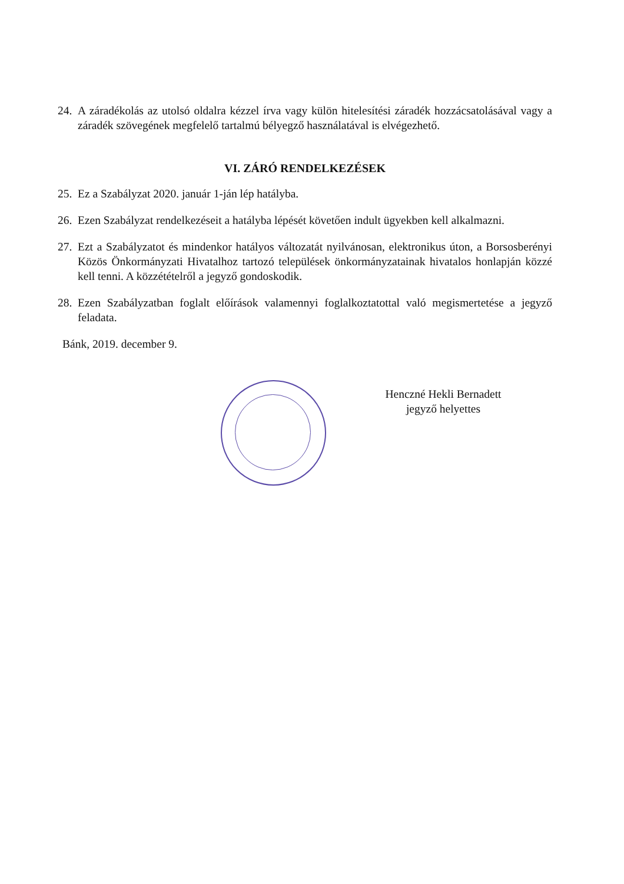24. A záradékolás az utolsó oldalra kézzel írva vagy külön hitelesítési záradék hozzácsatolásával vagy a záradék szövegének megfelelő tartalmú bélyegző használatával is elvégezhető.
VI. ZÁRÓ RENDELKEZÉSEK
25. Ez a Szabályzat 2020. január 1-ján lép hatályba.
26. Ezen Szabályzat rendelkezéseit a hatályba lépését követően indult ügyekben kell alkalmazni.
27. Ezt a Szabályzatot és mindenkor hatályos változatát nyilvánosan, elektronikus úton, a Borsosberényi Közös Önkormányzati Hivatalhoz tartozó települések önkormányzatainak hivatalos honlapján közzé kell tenni. A közzétételről a jegyző gondoskodik.
28. Ezen Szabályzatban foglalt előírások valamennyi foglalkoztatottal való megismertetése a jegyző feladata.
Bánk, 2019. december 9.
Henczné Hekli Bernadett
jegyző helyettes